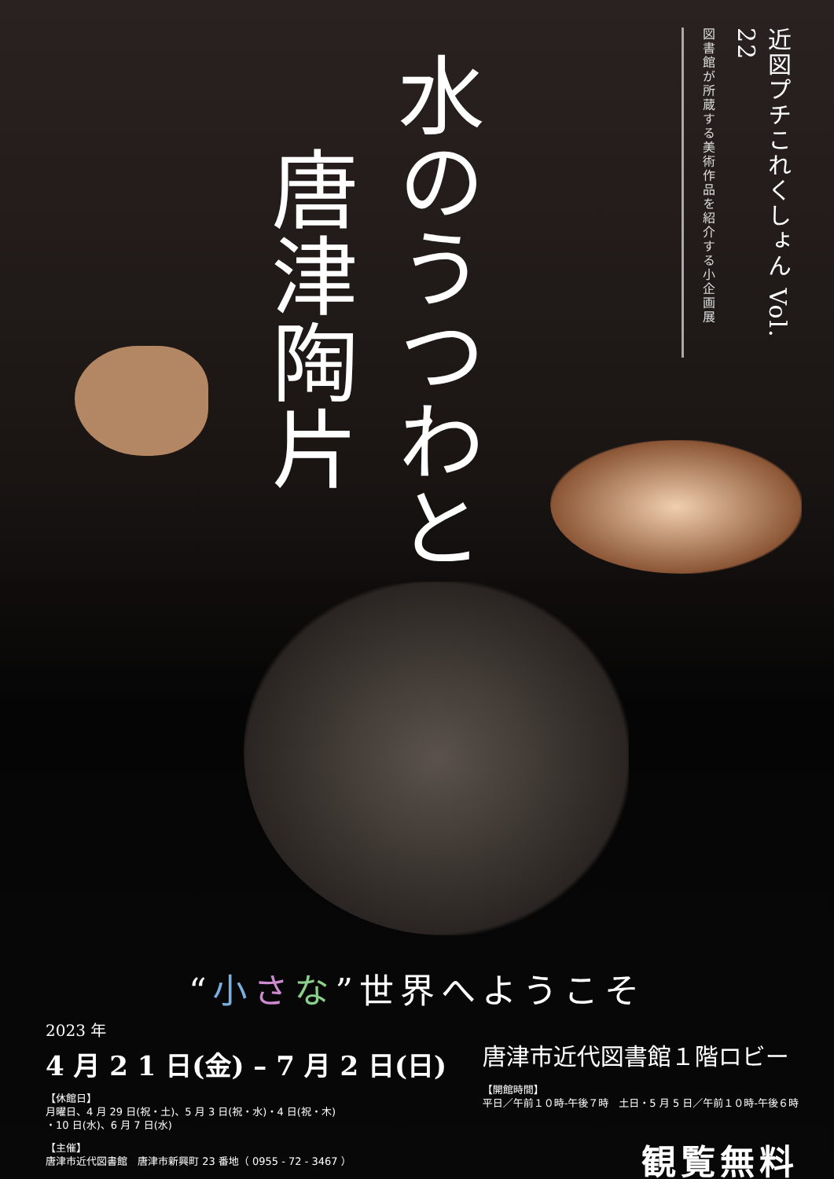図書館が所蔵する美術作品を紹介する小企画展
近図プチこれくしょん Vol. 22
水のうつわと
唐津陶片
“小さな”世界へようこそ
2023 年
4 月 2 1 日(金) – 7 月 2 日(日)
【休館日】
月曜日、4 月 29 日(祝・土)、5 月 3 日(祝・水)・4 日(祝・木)
・10 日(水)、6 月 7 日(水)
【主催】
唐津市近代図書館　唐津市新興町 23 番地（ 0955 - 72 - 3467 ）
唐津市近代図書館１階ロビー
【開館時間】
平日／午前１０時-午後７時　土日・5 月 5 日／午前１０時-午後６時
観覧無料